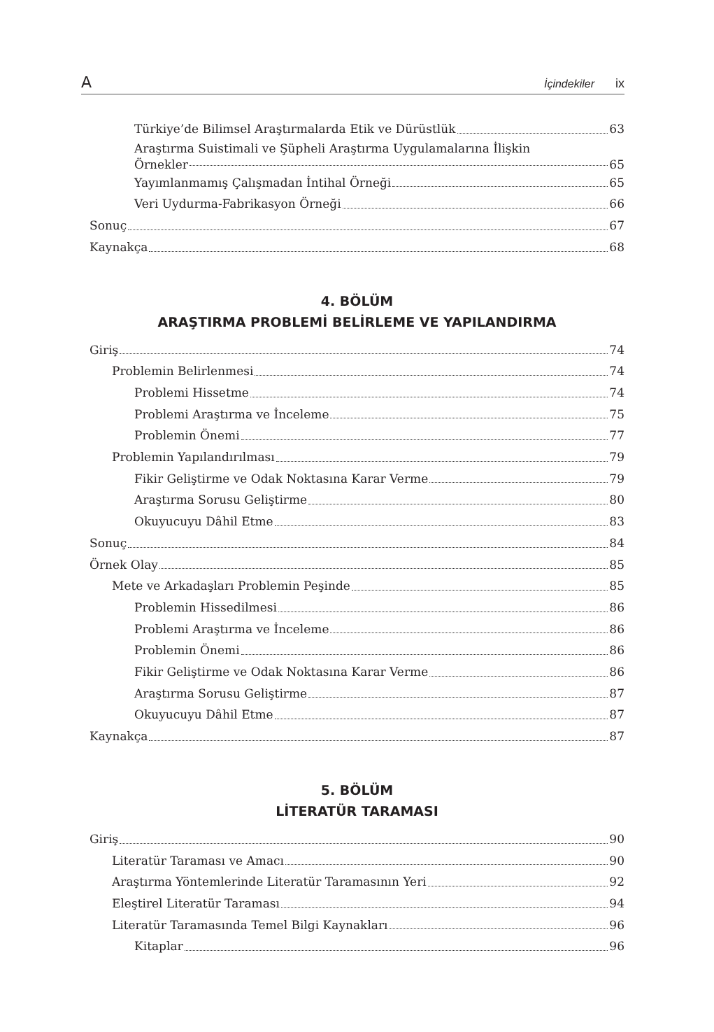A
İçindekiler ix
Türkiye’de Bilimsel Araştırmalarda Etik ve Dürüstlük 63
Araştırma Suistimali ve Şüpheli Araştırma Uygulamalarına İlişkin
Örnekler 65
Yayımlanmamış Çalışmadan İntihal Örneği 65
Veri Uydurma-Fabrikasyon Örneği 66
Sonuç 67
Kaynakça 68
4. BÖLÜM
ARAŞTIRMA PROBLEMİ BELİRLEME VE YAPILANDIRMA
Giriş 74
Problemin Belirlenmesi 74
Problemi Hissetme 74
Problemi Araştırma ve İnceleme 75
Problemin Önemi 77
Problemin Yapılandırılması 79
Fikir Geliştirme ve Odak Noktasına Karar Verme 79
Araştırma Sorusu Geliştirme 80
Okuyucuyu Dâhil Etme 83
Sonuç 84
Örnek Olay 85
Mete ve Arkadaşları Problemin Peşinde 85
Problemin Hissedilmesi 86
Problemi Araştırma ve İnceleme 86
Problemin Önemi 86
Fikir Geliştirme ve Odak Noktasına Karar Verme 86
Araştırma Sorusu Geliştirme 87
Okuyucuyu Dâhil Etme 87
Kaynakça 87
5. BÖLÜM
LİTERATÜR TARAMASI
Giriş 90
Literatür Taraması ve Amacı 90
Araştırma Yöntemlerinde Literatür Taramasının Yeri 92
Eleştirel Literatür Taraması 94
Literatür Taramasında Temel Bilgi Kaynakları 96
Kitaplar 96